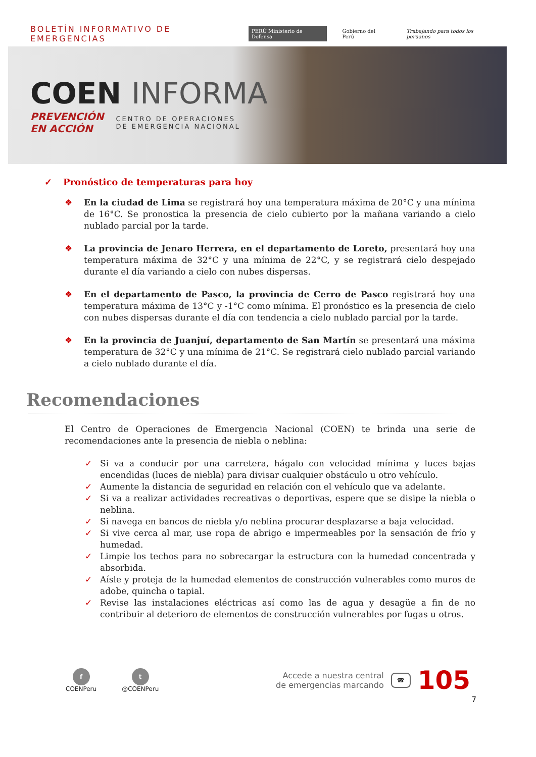BOLETÍN INFORMATIVO DE EMERGENCIAS
PERÚ Ministerio de Defensa Gobierno del Perú Trabajando para todos los peruanos
COEN INFORMA
PREVENCIÓN
EN ACCIÓN
CENTRO DE OPERACIONES
DE EMERGENCIA NACIONAL
✓ Pronóstico de temperaturas para hoy
❖ En la ciudad de Lima se registrará hoy una temperatura máxima de 20°C y una mínima de 16°C. Se pronostica la presencia de cielo cubierto por la mañana variando a cielo nublado parcial por la tarde.
❖ La provincia de Jenaro Herrera, en el departamento de Loreto, presentará hoy una temperatura máxima de 32°C y una mínima de 22°C, y se registrará cielo despejado durante el día variando a cielo con nubes dispersas.
❖ En el departamento de Pasco, la provincia de Cerro de Pasco registrará hoy una temperatura máxima de 13°C y -1°C como mínima. El pronóstico es la presencia de cielo con nubes dispersas durante el día con tendencia a cielo nublado parcial por la tarde.
❖ En la provincia de Juanjuí, departamento de San Martín se presentará una máxima temperatura de 32°C y una mínima de 21°C. Se registrará cielo nublado parcial variando a cielo nublado durante el día.
Recomendaciones
El Centro de Operaciones de Emergencia Nacional (COEN) te brinda una serie de recomendaciones ante la presencia de niebla o neblina:
✓ Si va a conducir por una carretera, hágalo con velocidad mínima y luces bajas encendidas (luces de niebla) para divisar cualquier obstáculo u otro vehículo.
✓ Aumente la distancia de seguridad en relación con el vehículo que va adelante.
✓ Si va a realizar actividades recreativas o deportivas, espere que se disipe la niebla o neblina.
✓ Si navega en bancos de niebla y/o neblina procurar desplazarse a baja velocidad.
✓ Si vive cerca al mar, use ropa de abrigo e impermeables por la sensación de frío y humedad.
✓ Limpie los techos para no sobrecargar la estructura con la humedad concentrada y absorbida.
✓ Aísle y proteja de la humedad elementos de construcción vulnerables como muros de adobe, quincha o tapial.
✓ Revise las instalaciones eléctricas así como las de agua y desagüe a fin de no contribuir al deterioro de elementos de construcción vulnerables por fugas u otros.
f
COENPeru
t
@COENPeru
Accede a nuestra central
de emergencias marcando
☎ 105
7